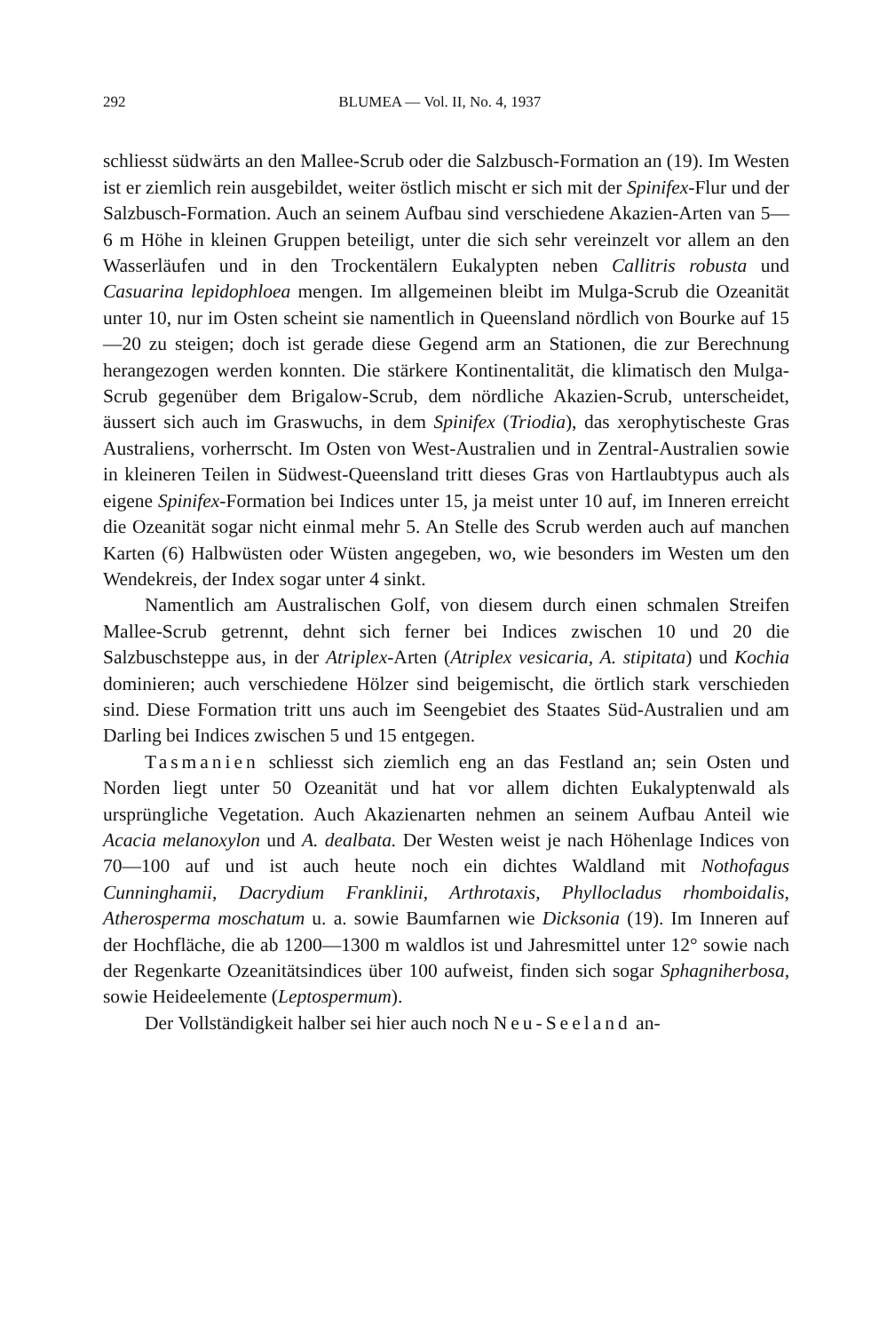292 BLUMEA — Vol. II, No. 4, 1937
schliesst südwärts an den Mallee-Scrub oder die Salzbusch-Formation an (19). Im Westen ist er ziemlich rein ausgebildet, weiter östlich mischt er sich mit der Spinifex-Flur und der Salzbusch-Formation. Auch an seinem Aufbau sind verschiedene Akazien-Arten van 5—6 m Höhe in kleinen Gruppen beteiligt, unter die sich sehr vereinzelt vor allem an den Wasserläufen und in den Trockentälern Eukalypten neben Callitris robusta und Casuarina lepidophloea mengen. Im allgemeinen bleibt im Mulga-Scrub die Ozeanität unter 10, nur im Osten scheint sie namentlich in Queensland nördlich von Bourke auf 15—20 zu steigen; doch ist gerade diese Gegend arm an Stationen, die zur Berechnung herangezogen werden konnten. Die stärkere Kontinentalität, die klimatisch den Mulga-Scrub gegenüber dem Brigalow-Scrub, dem nördliche Akazien-Scrub, unterscheidet, äussert sich auch im Graswuchs, in dem Spinifex (Triodia), das xerophytischeste Gras Australiens, vorherrscht. Im Osten von West-Australien und in Zentral-Australien sowie in kleineren Teilen in Südwest-Queensland tritt dieses Gras von Hartlaubtypus auch als eigene Spinifex-Formation bei Indices unter 15, ja meist unter 10 auf, im Inneren erreicht die Ozeanität sogar nicht einmal mehr 5. An Stelle des Scrub werden auch auf manchen Karten (6) Halbwüsten oder Wüsten angegeben, wo, wie besonders im Westen um den Wendekreis, der Index sogar unter 4 sinkt.
Namentlich am Australischen Golf, von diesem durch einen schmalen Streifen Mallee-Scrub getrennt, dehnt sich ferner bei Indices zwischen 10 und 20 die Salzbuschsteppe aus, in der Atriplex-Arten (Atriplex vesicaria, A. stipitata) und Kochia dominieren; auch verschiedene Hölzer sind beigemischt, die örtlich stark verschieden sind. Diese Formation tritt uns auch im Seengebiet des Staates Süd-Australien und am Darling bei Indices zwischen 5 und 15 entgegen.
Tasmanien schliesst sich ziemlich eng an das Festland an; sein Osten und Norden liegt unter 50 Ozeanität und hat vor allem dichten Eukalyptenwald als ursprüngliche Vegetation. Auch Akazienarten nehmen an seinem Aufbau Anteil wie Acacia melanoxylon und A. dealbata. Der Westen weist je nach Höhenlage Indices von 70—100 auf und ist auch heute noch ein dichtes Waldland mit Nothofagus Cunninghamii, Dacrydium Franklinii, Arthrotaxis, Phyllocladus rhomboidalis, Atherosperma moschatum u. a. sowie Baumfarnen wie Dicksonia (19). Im Inneren auf der Hochfläche, die ab 1200—1300 m waldlos ist und Jahresmittel unter 12° sowie nach der Regenkarte Ozeanitätsindices über 100 aufweist, finden sich sogar Sphagniherbosa, sowie Heideelemente (Leptospermum).
Der Vollständigkeit halber sei hier auch noch Neu-Seeland an-